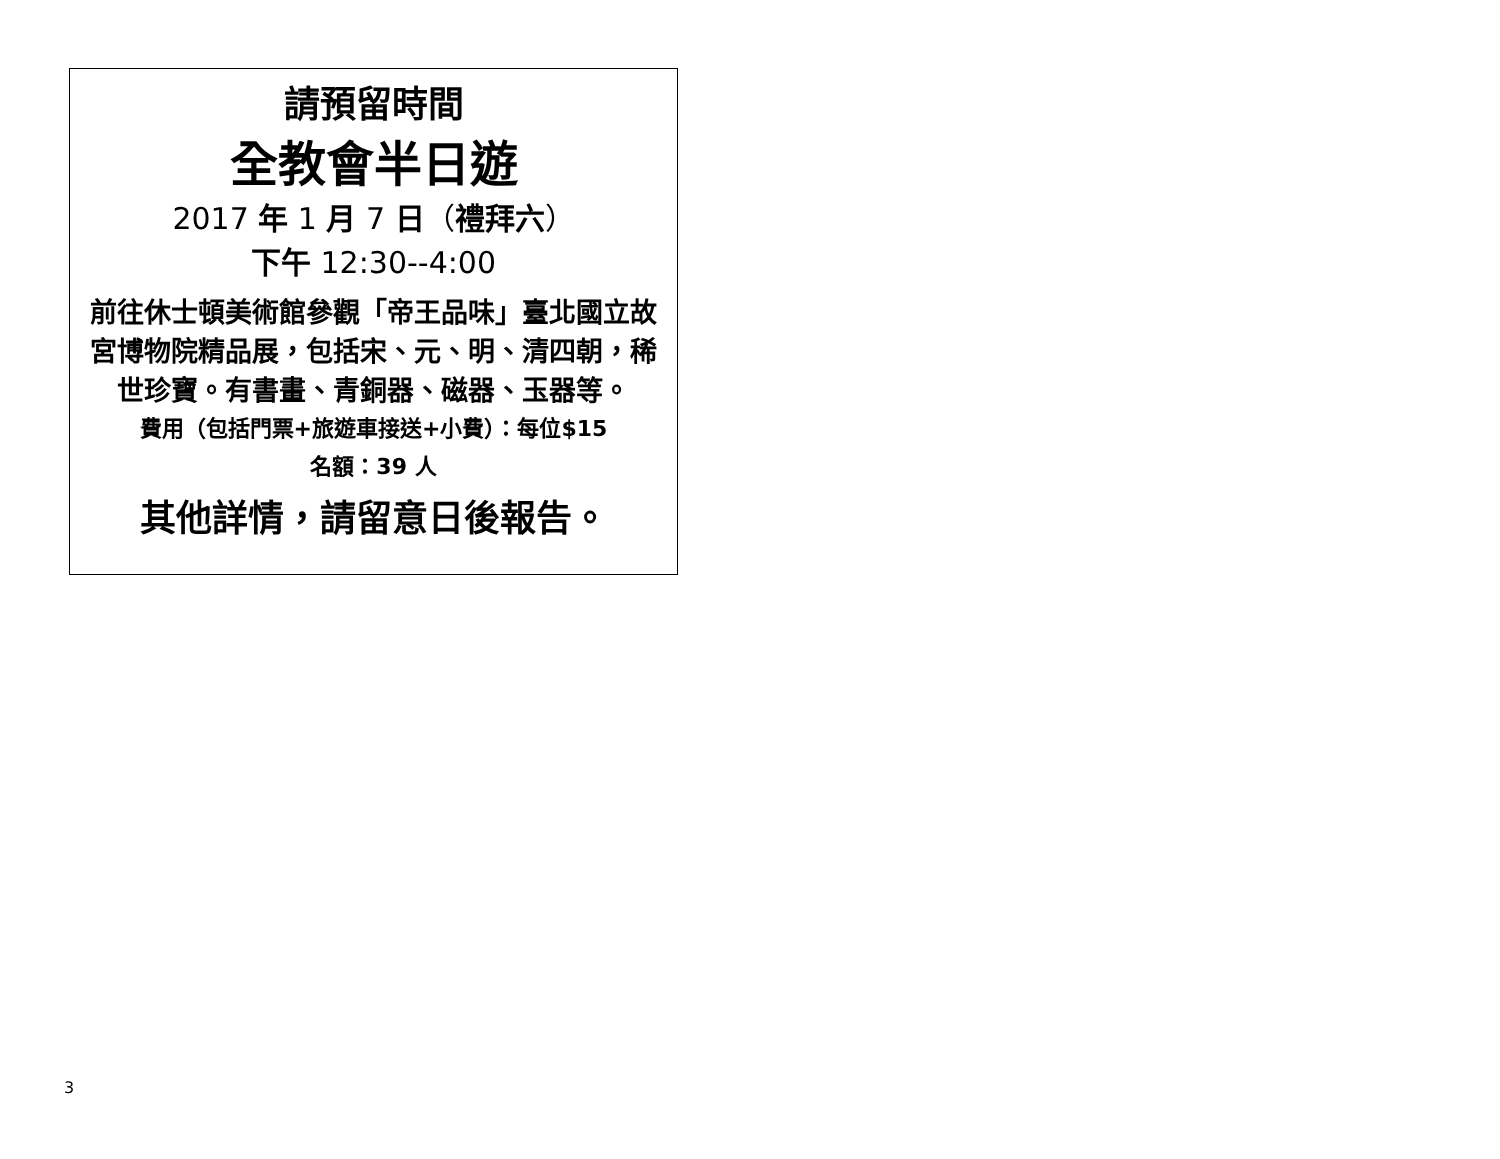請預留時間
全教會半日遊
2017 年 1 月 7 日（禮拜六）
下午 12:30--4:00
前往休士頓美術館參觀「帝王品味」臺北國立故宮博物院精品展，包括宋、元、明、清四朝，稀世珍寶。有書畫、青銅器、磁器、玉器等。
費用（包括門票+旅遊車接送+小費）：每位$15
名額：39 人
其他詳情，請留意日後報告。
3